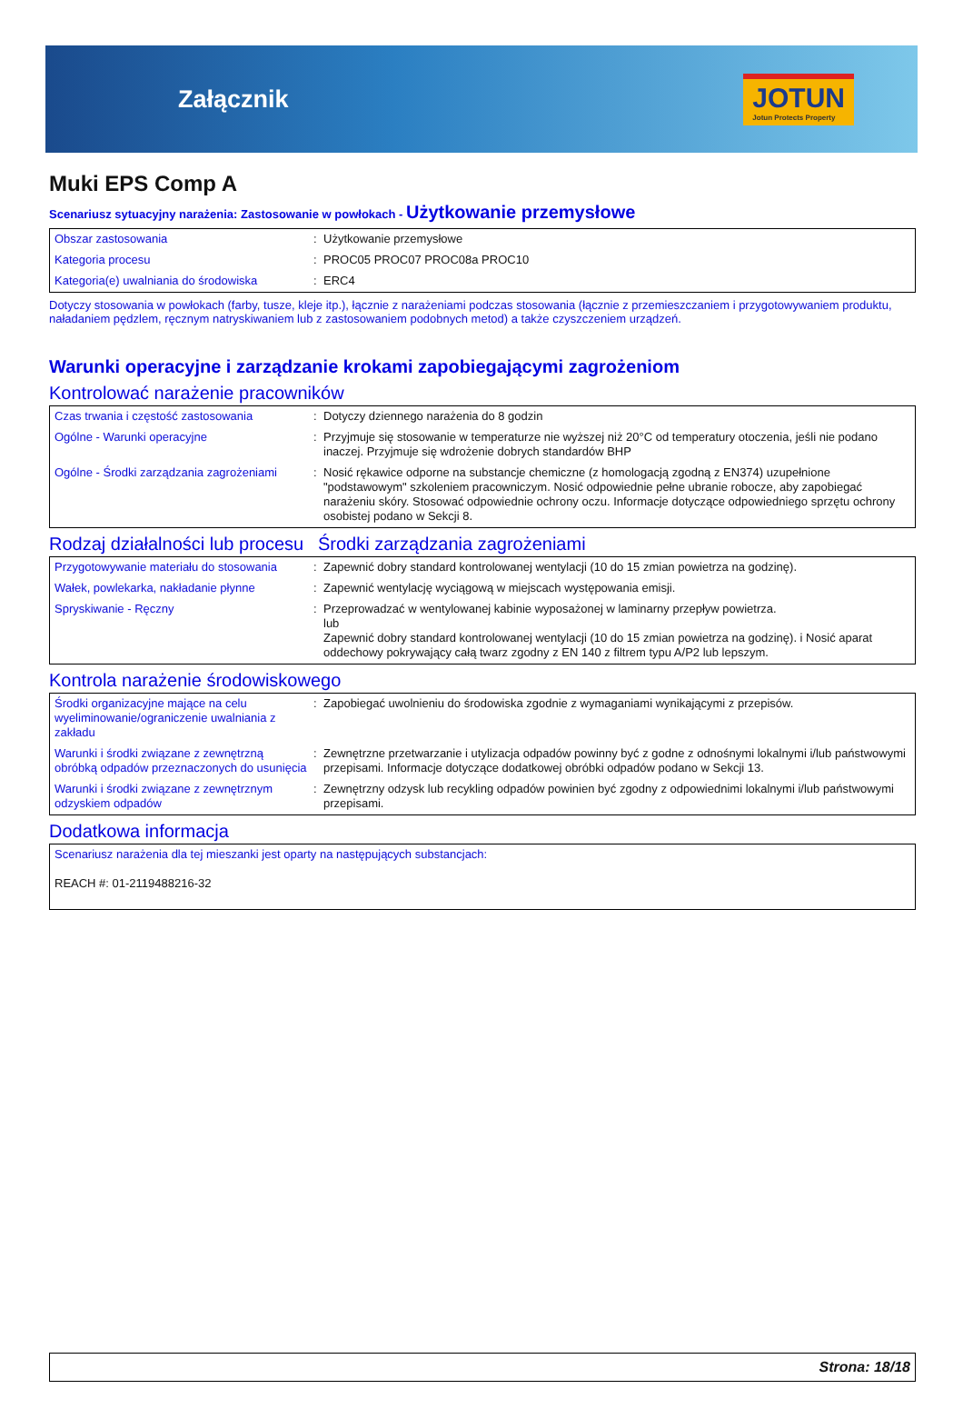Załącznik
JOTUN
Jotun Protects Property
Muki EPS Comp A
Scenariusz sytuacyjny narażenia: Zastosowanie w powłokach - Użytkowanie przemysłowe
| Obszar zastosowania | : | Użytkowanie przemysłowe |
| Kategoria procesu | : | PROC05 PROC07 PROC08a PROC10 |
| Kategoria(e) uwalniania do środowiska | : | ERC4 |
Dotyczy stosowania w powłokach (farby, tusze, kleje itp.), łącznie z narażeniami podczas stosowania (łącznie z przemieszczaniem i przygotowywaniem produktu, naładaniem pędzlem, ręcznym natryskiwaniem lub z zastosowaniem podobnych metod) a także czyszczeniem urządzeń.
Warunki operacyjne i zarządzanie krokami zapobiegającymi zagrożeniom
Kontrolować narażenie pracowników
| Czas trwania i częstość zastosowania | : | Dotyczy dziennego narażenia do 8 godzin |
| Ogólne - Warunki operacyjne | : | Przyjmuje się stosowanie w temperaturze nie wyższej niż 20°C od temperatury otoczenia, jeśli nie podano inaczej. Przyjmuje się wdrożenie dobrych standardów BHP |
| Ogólne - Środki zarządzania zagrożeniami | : | Nosić rękawice odporne na substancje chemiczne (z homologacją zgodną z EN374) uzupełnione "podstawowym" szkoleniem pracowniczym. Nosić odpowiednie pełne ubranie robocze, aby zapobiegać narażeniu skóry. Stosować odpowiednie ochrony oczu. Informacje dotyczące odpowiedniego sprzętu ochrony osobistej podano w Sekcji 8. |
Rodzaj działalności lub procesu
Środki zarządzania zagrożeniami
| Przygotowywanie materiału do stosowania | : | Zapewnić dobry standard kontrolowanej wentylacji (10 do 15 zmian powietrza na godzinę). |
| Wałek, powlekarka, nakładanie płynne | : | Zapewnić wentylację wyciągową w miejscach występowania emisji. |
| Spryskiwanie - Ręczny | : | Przeprowadzać w wentylowanej kabinie wyposażonej w laminarny przepływ powietrza. lub Zapewnić dobry standard kontrolowanej wentylacji (10 do 15 zmian powietrza na godzinę). i Nosić aparat oddechowy pokrywający całą twarz zgodny z EN 140 z filtrem typu A/P2 lub lepszym. |
Kontrola narażenie środowiskowego
| Środki organizacyjne mające na celu wyeliminowanie/ograniczenie uwalniania z zakładu | : | Zapobiegać uwolnieniu do środowiska zgodnie z wymaganiami wynikającymi z przepisów. |
| Warunki i środki związane z zewnętrzną obróbką odpadów przeznaczonych do usunięcia | : | Zewnętrzne przetwarzanie i utylizacja odpadów powinny być z godne z odnośnymi lokalnymi i/lub państwowymi przepisami. Informacje dotyczące dodatkowej obróbki odpadów podano w Sekcji 13. |
| Warunki i środki związane z zewnętrznym odzyskiem odpadów | : | Zewnętrzny odzysk lub recykling odpadów powinien być zgodny z odpowiednimi lokalnymi i/lub państwowymi przepisami. |
Dodatkowa informacja
| Scenariusz narażenia dla tej mieszanki jest oparty na następujących substancjach: REACH #: 01-2119488216-32 |
Strona: 18/18